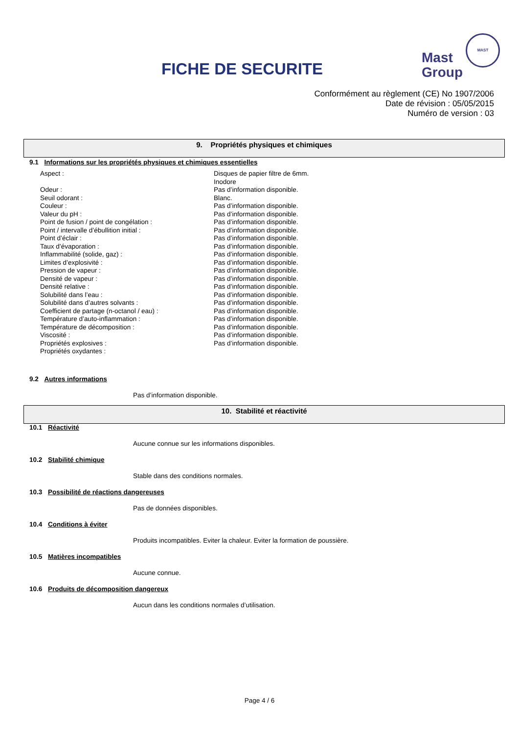FICHE DE SECURITE
MAST
Mast
Group
Conformément au règlement (CE) No 1907/2006
Date de révision : 05/05/2015
Numéro de version : 03
9. Propriétés physiques et chimiques
9.1 Informations sur les propriétés physiques et chimiques essentielles
Aspect :
Odeur :
Seuil odorant :
Couleur :
Valeur du pH :
Point de fusion / point de congélation :
Point / intervalle d’ébullition initial :
Point d’éclair :
Taux d’évaporation :
Inflammabilité (solide, gaz) :
Limites d’explosivité :
Pression de vapeur :
Densité de vapeur :
Densité relative :
Solubilité dans l’eau :
Solubilité dans d’autres solvants :
Coefficient de partage (n-octanol / eau) :
Température d’auto-inflammation :
Température de décomposition :
Viscosité :
Propriétés explosives :
Propriétés oxydantes :
Disques de papier filtre de 6mm.
Inodore
Pas d’information disponible.
Blanc.
Pas d’information disponible.
Pas d’information disponible.
Pas d’information disponible.
Pas d’information disponible.
Pas d’information disponible.
Pas d’information disponible.
Pas d’information disponible.
Pas d’information disponible.
Pas d’information disponible.
Pas d’information disponible.
Pas d’information disponible.
Pas d’information disponible.
Pas d’information disponible.
Pas d’information disponible.
Pas d’information disponible.
Pas d’information disponible.
Pas d’information disponible.
Pas d’information disponible.
9.2 Autres informations
Pas d’information disponible.
10. Stabilité et réactivité
10.1 Réactivité
Aucune connue sur les informations disponibles.
10.2 Stabilité chimique
Stable dans des conditions normales.
10.3 Possibilité de réactions dangereuses
Pas de données disponibles.
10.4 Conditions à éviter
Produits incompatibles. Eviter la chaleur. Eviter la formation de poussière.
10.5 Matières incompatibles
Aucune connue.
10.6 Produits de décomposition dangereux
Aucun dans les conditions normales d’utilisation.
Page 4 / 6